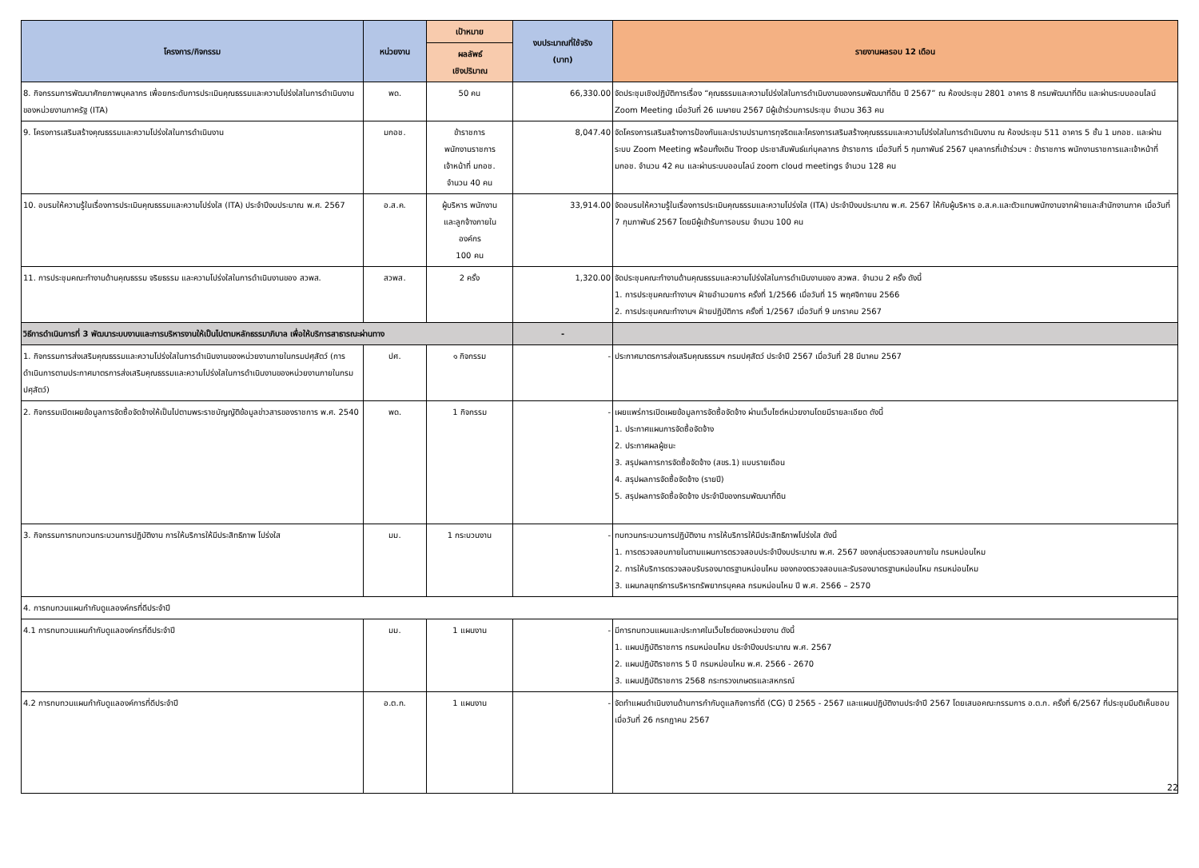| โครงการ/กิจกรรม | หน่วยงาน | เป้าหมาย | งบประมาณที่ใช้จริง (บาท) | รายงานผลรอบ 12 เดือน |
| --- | --- | --- | --- | --- |
| | | ผลลัพธ์ เชิงปริมาณ | | |
| 8. กิจกรรมการพัฒนาศักยภาพบุคลากร เพื่อยกระดับการประเมินคุณธรรมและความโปร่งใสในการดำเนินงานของหน่วยงานภาครัฐ (ITA) | พด. | 50 คน | 66,330.00 | จัดประชุมเชิงปฏิบัติการเรื่อง “คุณธรรมและความโปร่งใสในการดำเนินงานของกรมพัฒนาที่ดิน ปี 2567” ณ ห้องประชุม 2801 อาคาร 8 กรมพัฒนาที่ดิน และผ่านระบบออนไลน์ Zoom Meeting เมื่อวันที่ 26 เมษายน 2567 มีผู้เข้าร่วมการประชุม จำนวน 363 คน |
| 9. โครงการเสริมสร้างคุณธรรมและความโปร่งใสในการดำเนินงาน | มกอช. | ข้าราชการ พนักงานราชการ เจ้าหน้าที่ มกอช. จำนวน 40 คน | 8,047.40 | จัดโครงการเสริมสร้างการป้องกันและปราบปรามการทุจริตและโครงการเสริมสร้างคุณธรรมและความโปร่งใสในการดำเนินงาน ณ ห้องประชุม 511 อาคาร 5 ชั้น 1 มกอช. และผ่านระบบ Zoom Meeting พร้อมทั้งเดิน Troop ประชาสัมพันธ์แก่บุคลากร ข้าราชการ เมื่อวันที่ 5 กุมภาพันธ์ 2567 บุคลากรที่เข้าร่วมฯ : ข้าราชการ พนักงานราชการและเจ้าหน้าที่ มกอช. จำนวน 42 คน และผ่านระบบออนไลน์ zoom cloud meetings จำนวน 128 คน |
| 10. อบรมให้ความรู้ในเรื่องการประเมินคุณธรรมและความโปร่งใส (ITA) ประจำปีงบประมาณ พ.ศ. 2567 | อ.ส.ค. | ผู้บริหาร พนักงาน และลูกจ้างภายใน องค์กร 100 คน | 33,914.00 | จัดอบรมให้ความรู้ในเรื่องการประเมินคุณธรรมและความโปร่งใส (ITA) ประจำปีงบประมาณ พ.ศ. 2567 ให้กับผู้บริหาร อ.ส.ค.และตัวแทนพนักงานจากฝ่ายและสำนักงานภาค เมื่อวันที่ 7 กุมภาพันธ์ 2567 โดยมีผู้เข้ารับการอบรม จำนวน 100 คน |
| 11. การประชุมคณะทำงานด้านคุณธรรม จริยธรรม และความโปร่งใสในการดำเนินงานของ สวพส. | สวพส. | 2 ครั้ง | 1,320.00 | จัดประชุมคณะทำงานด้านคุณธรรมและความโปร่งใสในการดำเนินงานของ สวพส. จำนวน 2 ครั้ง ดังนี้ 1. การประชุมคณะทำงานฯ ฝ่ายอำนวยการ ครั้งที่ 1/2566 เมื่อวันที่ 15 พฤศจิกายน 2566 2. การประชุมคณะทำงานฯ ฝ่ายปฏิบัติการ ครั้งที่ 1/2567 เมื่อวันที่ 9 มกราคม 2567 |
| วิธีการดำเนินการที่ 3 พัฒนาระบบงานและการบริหารงานให้เป็นไปตามหลักธรรมาภิบาล เพื่อให้บริการสาธารณะผ่านทาง | | | - | |
| 1. กิจกรรมการส่งเสริมคุณธรรมและความโปร่งใสในการดำเนินงานของหน่วยงานภายในกรมปศุสัตว์ (การดำเนินการตามประกาศมาตรการส่งเสริมคุณธรรมและความโปร่งใสในการดำเนินงานของหน่วยงานภายในกรมปศุสัตว์) | ปศ. | ๑ กิจกรรม | - | ประกาศมาตรการส่งเสริมคุณธรรมฯ กรมปศุสัตว์ ประจำปี 2567 เมื่อวันที่ 28 มีนาคม 2567 |
| 2. กิจกรรมเปิดเผยข้อมูลการจัดซื้อจัดจ้างให้เป็นไปตามพระราชบัญญัติข้อมูลข่าวสารของราชการ พ.ศ. 2540 | พด. | 1 กิจกรรม | - | เผยแพร่การเปิดเผยข้อมูลการจัดซื้อจัดจ้าง ผ่านเว็บไซต์หน่วยงานโดยมีรายละเอียด ดังนี้ 1. ประกาศแผนการจัดซื้อจัดจ้าง 2. ประกาศผลผู้ชนะ 3. สรุปผลการการจัดซื้อจัดจ้าง (สขร.1) แบบรายเดือน 4. สรุปผลการจัดซื้อจัดจ้าง (รายปี) 5. สรุปผลการจัดซื้อจัดจ้าง ประจำปีของกรมพัฒนาที่ดิน |
| 3. กิจกรรมการทบทวนกระบวนการปฏิบัติงาน การให้บริการให้มีประสิทธิภาพ โปร่งใส | มม. | 1 กระบวนงาน | - | ทบทวนกระบวนการปฏิบัติงาน การให้บริการให้มีประสิทธิภาพโปร่งใส ดังนี้ 1. การตรวจสอบภายในตามแผนการตรวจสอบประจำปีงบประมาณ พ.ศ. 2567 ของกลุ่มตรวจสอบภายใน กรมหม่อนไหม 2. การให้บริการตรวจสอบรับรองมาตรฐานหม่อนไหม ของกองตรวจสอบและรับรองมาตรฐานหม่อนไหม กรมหม่อนไหม 3. แผนกลยุทธ์การบริหารทรัพยากรบุคคล กรมหม่อนไหม ปี พ.ศ. 2566 – 2570 |
| 4. การทบทวนแผนกำกับดูแลองค์กรที่ดีประจำปี | | | | |
| 4.1 การทบทวนแผนกำกับดูแลองค์กรที่ดีประจำปี | มม. | 1 แผนงาน | - | มีการทบทวนแผนและประกาศในเว็บไซต์ของหน่วยงาน ดังนี้ 1. แผนปฏิบัติราชการ กรมหม่อนไหม ประจำปีงบประมาณ พ.ศ. 2567 2. แผนปฏิบัติราชการ 5 ปี กรมหม่อนไหม พ.ศ. 2566 - 2670 3. แผนปฏิบัติราชการ 2568 กระทรวงเกษตรและสหกรณ์ |
| 4.2 การทบทวนแผนกำกับดูแลองค์การที่ดีประจำปี | อ.ต.ก. | 1 แผนงาน | - | จัดทำแผนดำเนินงานด้านการกำกับดูแลกิจการที่ดี (CG) ปี 2565 - 2567 และแผนปฏิบัติงานประจำปี 2567 โดยเสนอคณะกรรมการ อ.ต.ก. ครั้งที่ 6/2567 ที่ประชุมมีมติเห็นชอบ เมื่อวันที่ 26 กรกฎาคม 2567 |
22